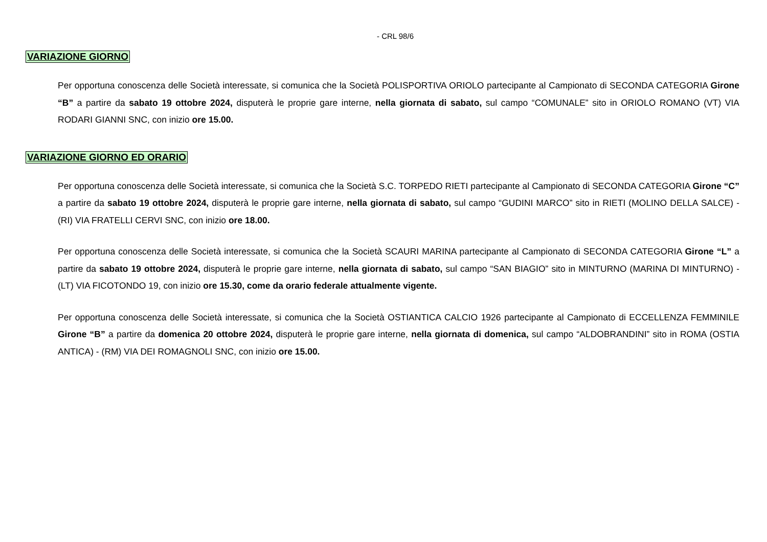- CRL 98/6
VARIAZIONE GIORNO
Per opportuna conoscenza delle Società interessate, si comunica che la Società POLISPORTIVA ORIOLO partecipante al Campionato di SECONDA CATEGORIA Girone “B” a partire da sabato 19 ottobre 2024, disputerà le proprie gare interne, nella giornata di sabato, sul campo “COMUNALE” sito in ORIOLO ROMANO (VT) VIA RODARI GIANNI SNC, con inizio ore 15.00.
VARIAZIONE GIORNO ED ORARIO
Per opportuna conoscenza delle Società interessate, si comunica che la Società S.C. TORPEDO RIETI partecipante al Campionato di SECONDA CATEGORIA Girone “C” a partire da sabato 19 ottobre 2024, disputerà le proprie gare interne, nella giornata di sabato, sul campo “GUDINI MARCO” sito in RIETI (MOLINO DELLA SALCE) - (RI) VIA FRATELLI CERVI SNC, con inizio ore 18.00.
Per opportuna conoscenza delle Società interessate, si comunica che la Società SCAURI MARINA partecipante al Campionato di SECONDA CATEGORIA Girone “L” a partire da sabato 19 ottobre 2024, disputerà le proprie gare interne, nella giornata di sabato, sul campo “SAN BIAGIO” sito in MINTURNO (MARINA DI MINTURNO) - (LT) VIA FICOTONDO 19, con inizio ore 15.30, come da orario federale attualmente vigente.
Per opportuna conoscenza delle Società interessate, si comunica che la Società OSTIANTICA CALCIO 1926 partecipante al Campionato di ECCELLENZA FEMMINILE Girone “B” a partire da domenica 20 ottobre 2024, disputerà le proprie gare interne, nella giornata di domenica, sul campo “ALDOBRANDINI” sito in ROMA (OSTIA ANTICA) - (RM) VIA DEI ROMAGNOLI SNC, con inizio ore 15.00.